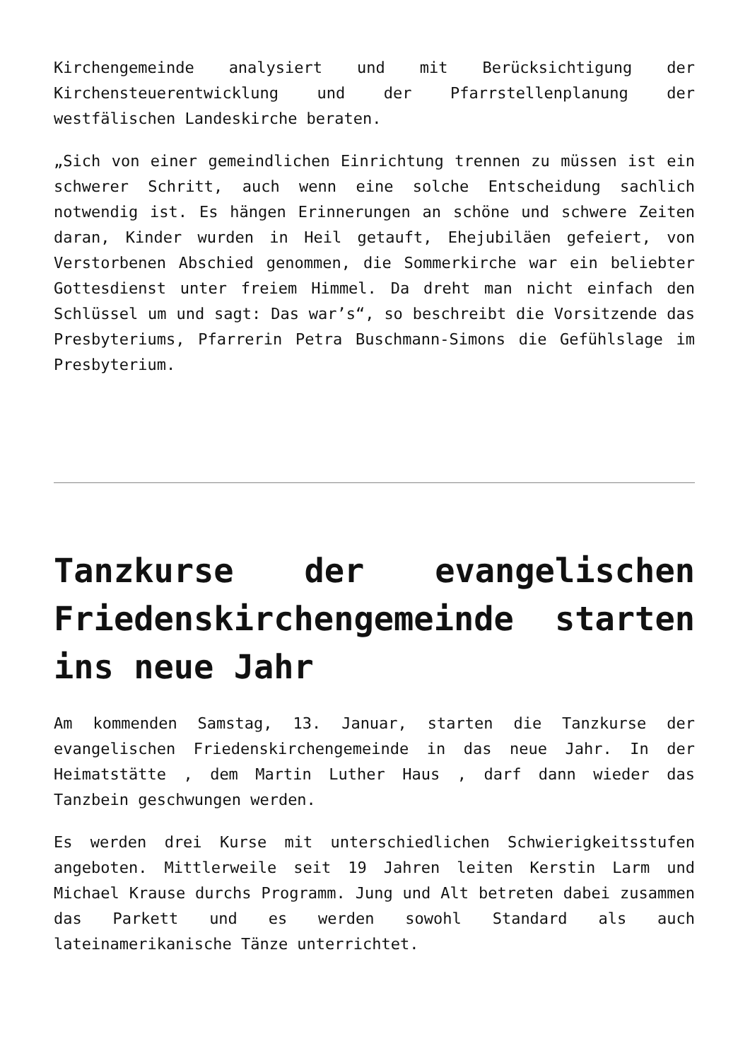Kirchengemeinde analysiert und mit Berücksichtigung der Kirchensteuerentwicklung und der Pfarrstellenplanung der westfälischen Landeskirche beraten.
„Sich von einer gemeindlichen Einrichtung trennen zu müssen ist ein schwerer Schritt, auch wenn eine solche Entscheidung sachlich notwendig ist. Es hängen Erinnerungen an schöne und schwere Zeiten daran, Kinder wurden in Heil getauft, Ehejubiläen gefeiert, von Verstorbenen Abschied genommen, die Sommerkirche war ein beliebter Gottesdienst unter freiem Himmel. Da dreht man nicht einfach den Schlüssel um und sagt: Das war’s“, so beschreibt die Vorsitzende das Presbyteriums, Pfarrerin Petra Buschmann-Simons die Gefühlslage im Presbyterium.
Tanzkurse der evangelischen Friedenskirchengemeinde starten ins neue Jahr
Am kommenden Samstag, 13. Januar, starten die Tanzkurse der evangelischen Friedenskirchengemeinde in das neue Jahr. In der Heimatstätte , dem Martin Luther Haus , darf dann wieder das Tanzbein geschwungen werden.
Es werden drei Kurse mit unterschiedlichen Schwierigkeitsstufen angeboten. Mittlerweile seit 19 Jahren leiten Kerstin Larm und Michael Krause durchs Programm. Jung und Alt betreten dabei zusammen das Parkett und es werden sowohl Standard als auch lateinamerikanische Tänze unterrichtet.